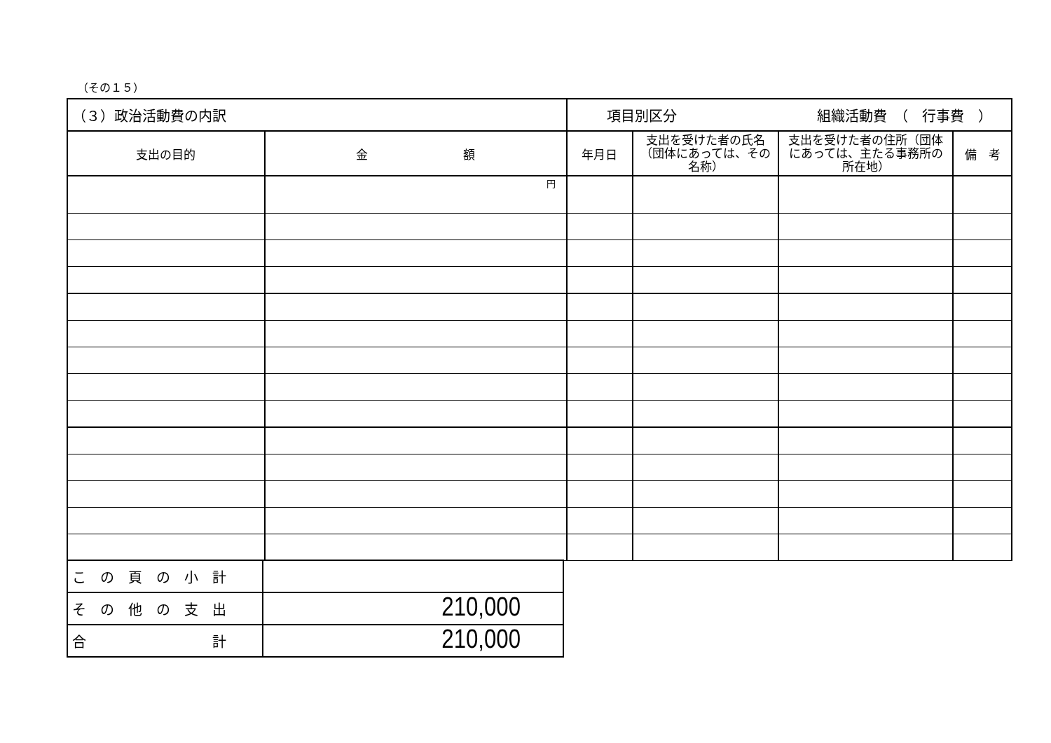（その１５）
| （３）政治活動費の内訳 | | 項目別区分 組織活動費 （ 行事費 ） | | | |
| 支出の目的 | 金 額 | 年月日 | 支出を受けた者の氏名（団体にあっては、その名称） | 支出を受けた者の住所（団体にあっては、主たる事務所の所在地） | 備 考 |
| | 円 | | | | |
| こ の 頁 の 小 計 | |
| そ の 他 の 支 出 | 210,000 |
| 合 計 | 210,000 |